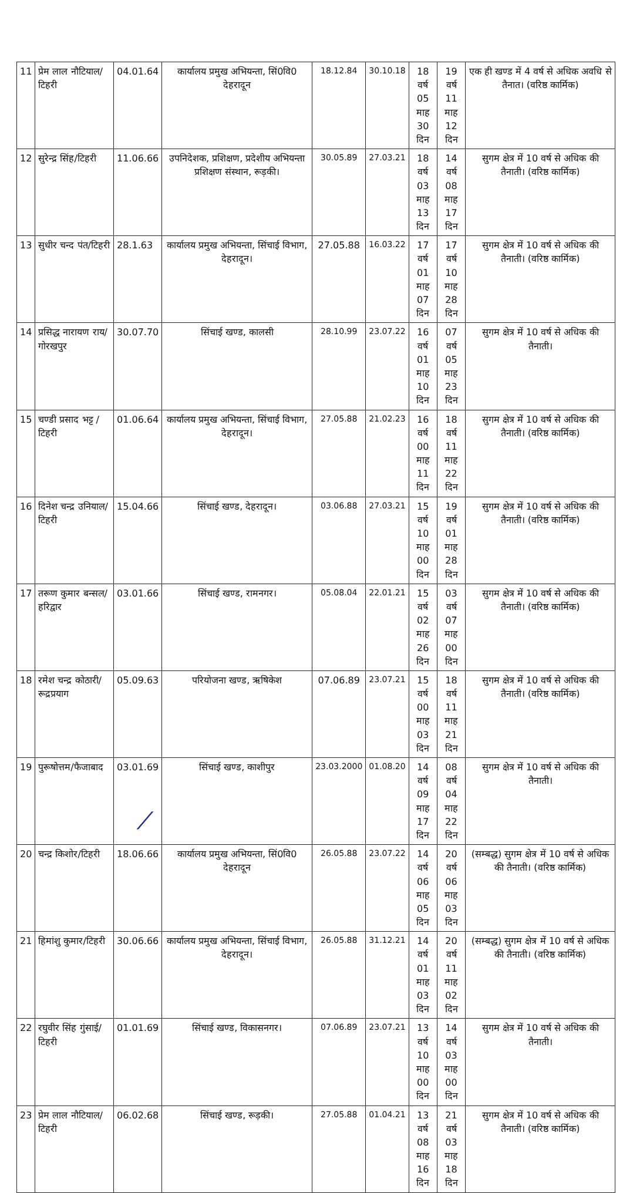| 11 | प्रेम लाल नौटियाल/ टिहरी | 04.01.64 | कार्यालय प्रमुख अभियन्ता, सिं0वि0 देहरादून | 18.12.84 | 30.10.18 | 18 वर्ष 05 माह 30 दिन | 19 वर्ष 11 माह 12 दिन | एक ही खण्ड में 4 वर्ष से अधिक अवधि से तैनात। (वरिष्ठ कार्मिक) |
| 12 | सुरेन्द्र सिंह/टिहरी | 11.06.66 | उपनिदेशक, प्रशिक्षण, प्रदेशीय अभियन्ता प्रशिक्षण संस्थान, रूड़की। | 30.05.89 | 27.03.21 | 18 वर्ष 03 माह 13 दिन | 14 वर्ष 08 माह 17 दिन | सुगम क्षेत्र में 10 वर्ष से अधिक की तैनाती। (वरिष्ठ कार्मिक) |
| 13 | सुधीर चन्द पंत/टिहरी | 28.1.63 | कार्यालय प्रमुख अभियन्ता, सिंचाई विभाग, देहरादून। | 27.05.88 | 16.03.22 | 17 वर्ष 01 माह 07 दिन | 17 वर्ष 10 माह 28 दिन | सुगम क्षेत्र में 10 वर्ष से अधिक की तैनाती। (वरिष्ठ कार्मिक) |
| 14 | प्रसिद्ध नारायण राय/ गोरखपुर | 30.07.70 | सिंचाई खण्ड, कालसी | 28.10.99 | 23.07.22 | 16 वर्ष 01 माह 10 दिन | 07 वर्ष 05 माह 23 दिन | सुगम क्षेत्र में 10 वर्ष से अधिक की तैनाती। |
| 15 | चण्डी प्रसाद भट्ट /टिहरी | 01.06.64 | कार्यालय प्रमुख अभियन्ता, सिंचाई विभाग, देहरादून। | 27.05.88 | 21.02.23 | 16 वर्ष 00 माह 11 दिन | 18 वर्ष 11 माह 22 दिन | सुगम क्षेत्र में 10 वर्ष से अधिक की तैनाती। (वरिष्ठ कार्मिक) |
| 16 | दिनेश चन्द्र उनियाल/टिहरी | 15.04.66 | सिंचाई खण्ड, देहरादून। | 03.06.88 | 27.03.21 | 15 वर्ष 10 माह 00 दिन | 19 वर्ष 01 माह 28 दिन | सुगम क्षेत्र में 10 वर्ष से अधिक की तैनाती। (वरिष्ठ कार्मिक) |
| 17 | तरूण कुमार बन्सल/हरिद्वार | 03.01.66 | सिंचाई खण्ड, रामनगर। | 05.08.04 | 22.01.21 | 15 वर्ष 02 माह 26 दिन | 03 वर्ष 07 माह 00 दिन | सुगम क्षेत्र में 10 वर्ष से अधिक की तैनाती। (वरिष्ठ कार्मिक) |
| 18 | रमेश चन्द्र कोठारी/रूद्रप्रयाग | 05.09.63 | परियोजना खण्ड, ऋषिकेश | 07.06.89 | 23.07.21 | 15 वर्ष 00 माह 03 दिन | 18 वर्ष 11 माह 21 दिन | सुगम क्षेत्र में 10 वर्ष से अधिक की तैनाती। (वरिष्ठ कार्मिक) |
| 19 | पुरूषोत्तम/फैजाबाद | 03.01.69 | सिंचाई खण्ड, काशीपुर | 23.03.2000 | 01.08.20 | 14 वर्ष 09 माह 17 दिन | 08 वर्ष 04 माह 22 दिन | सुगम क्षेत्र में 10 वर्ष से अधिक की तैनाती। |
| 20 | चन्द्र किशोर/टिहरी | 18.06.66 | कार्यालय प्रमुख अभियन्ता, सिं0वि0 देहरादून | 26.05.88 | 23.07.22 | 14 वर्ष 06 माह 05 दिन | 20 वर्ष 06 माह 03 दिन | (सम्बद्ध) सुगम क्षेत्र में 10 वर्ष से अधिक की तैनाती। (वरिष्ठ कार्मिक) |
| 21 | हिमांशु कुमार/टिहरी | 30.06.66 | कार्यालय प्रमुख अभियन्ता, सिंचाई विभाग, देहरादून। | 26.05.88 | 31.12.21 | 14 वर्ष 01 माह 03 दिन | 20 वर्ष 11 माह 02 दिन | (सम्बद्ध) सुगम क्षेत्र में 10 वर्ष से अधिक की तैनाती। (वरिष्ठ कार्मिक) |
| 22 | रघुवीर सिंह गुंसाई/टिहरी | 01.01.69 | सिंचाई खण्ड, विकासनगर। | 07.06.89 | 23.07.21 | 13 वर्ष 10 माह 00 दिन | 14 वर्ष 03 माह 00 दिन | सुगम क्षेत्र में 10 वर्ष से अधिक की तैनाती। |
| 23 | प्रेम लाल नौटियाल/टिहरी | 06.02.68 | सिंचाई खण्ड, रूड़की। | 27.05.88 | 01.04.21 | 13 वर्ष 08 माह 16 दिन | 21 वर्ष 03 माह 18 दिन | सुगम क्षेत्र में 10 वर्ष से अधिक की तैनाती। (वरिष्ठ कार्मिक) |
⁄